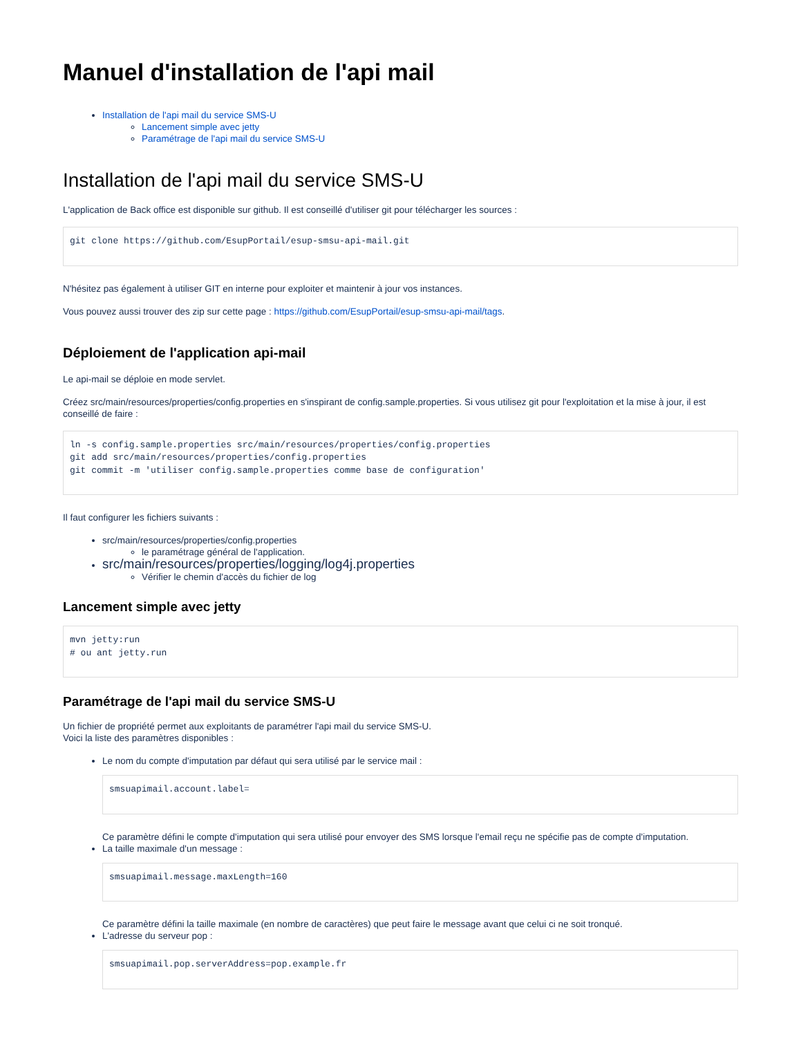Manuel d'installation de l'api mail
Installation de l'api mail du service SMS-U
Lancement simple avec jetty
Paramétrage de l'api mail du service SMS-U
Installation de l'api mail du service SMS-U
L'application de Back office est disponible sur github. Il est conseillé d'utiliser git pour télécharger les sources :
git clone https://github.com/EsupPortail/esup-smsu-api-mail.git
N'hésitez pas également à utiliser GIT en interne pour exploiter et maintenir à jour vos instances.
Vous pouvez aussi trouver des zip sur cette page : https://github.com/EsupPortail/esup-smsu-api-mail/tags.
Déploiement de l'application api-mail
Le api-mail se déploie en mode servlet.
Créez src/main/resources/properties/config.properties en s'inspirant de config.sample.properties. Si vous utilisez git pour l'exploitation et la mise à jour, il est conseillé de faire :
ln -s config.sample.properties src/main/resources/properties/config.properties
git add src/main/resources/properties/config.properties
git commit -m 'utiliser config.sample.properties comme base de configuration'
Il faut configurer les fichiers suivants :
src/main/resources/properties/config.properties
le paramétrage général de l'application.
src/main/resources/properties/logging/log4j.properties
Vérifier le chemin d'accès du fichier de log
Lancement simple avec jetty
mvn jetty:run
# ou ant jetty.run
Paramétrage de l'api mail du service SMS-U
Un fichier de propriété permet aux exploitants de paramétrer l'api mail du service SMS-U.
Voici la liste des paramètres disponibles :
Le nom du compte d'imputation par défaut qui sera utilisé par le service mail :
smsuapimail.account.label=
Ce paramètre défini le compte d'imputation qui sera utilisé pour envoyer des SMS lorsque l'email reçu ne spécifie pas de compte d'imputation.
La taille maximale d'un message :
smsuapimail.message.maxLength=160
Ce paramètre défini la taille maximale (en nombre de caractères) que peut faire le message avant que celui ci ne soit tronqué.
L'adresse du serveur pop :
smsuapimail.pop.serverAddress=pop.example.fr